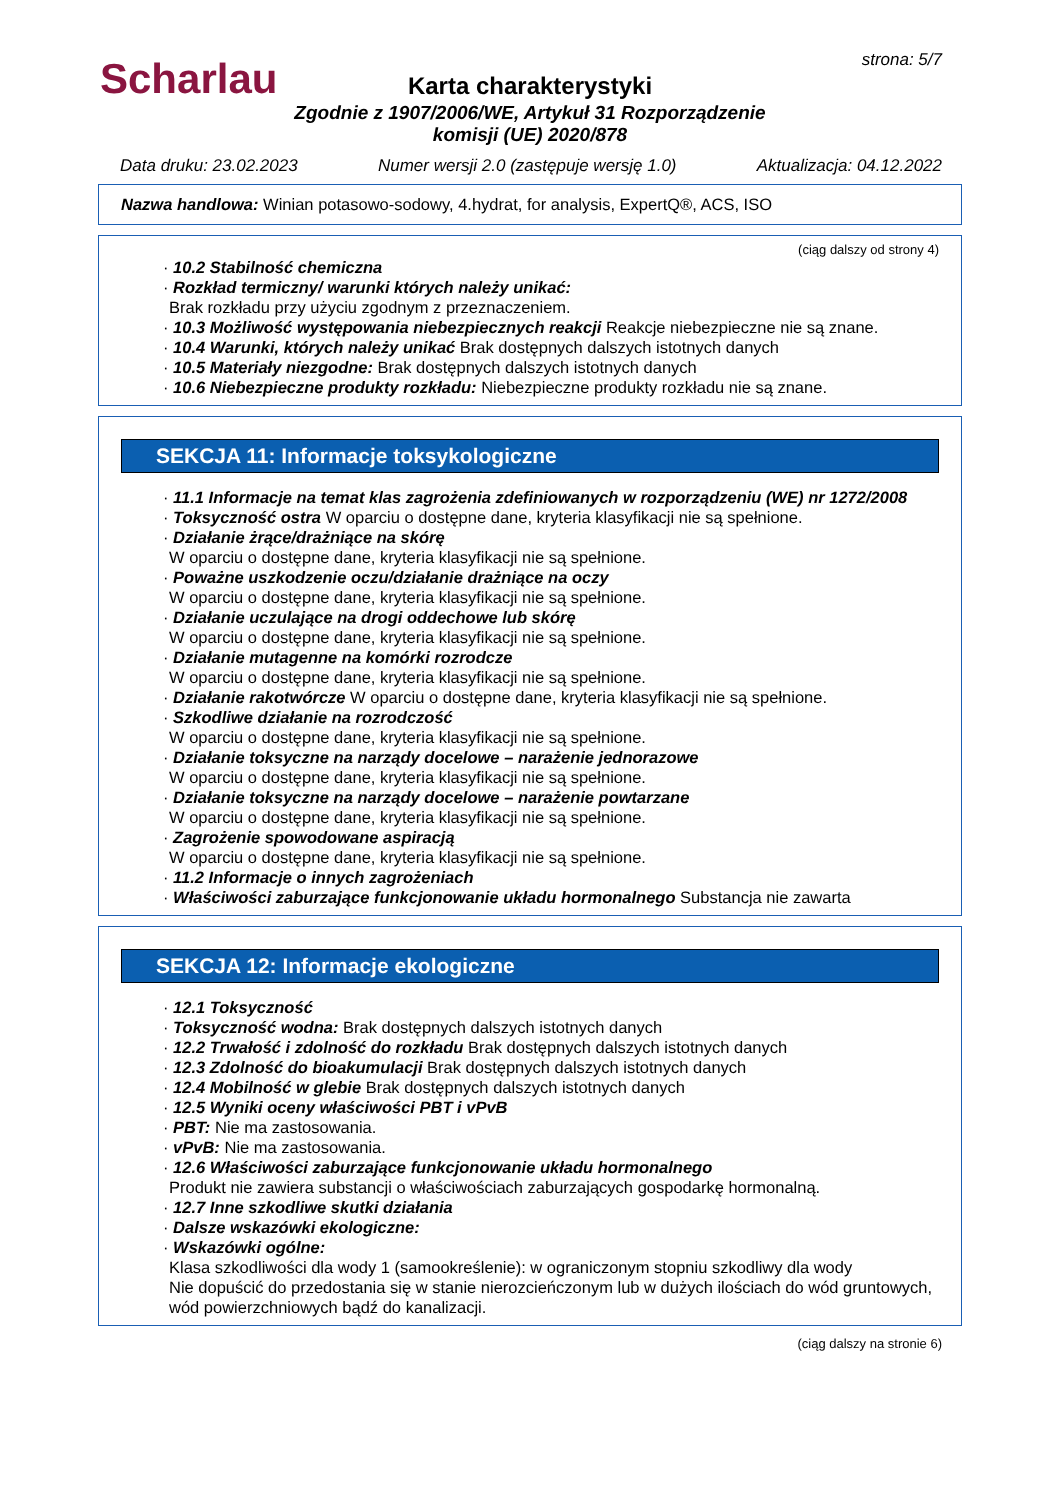Scharlau strona: 5/7
Karta charakterystyki
Zgodnie z 1907/2006/WE, Artykuł 31 Rozporządzenie komisji (UE) 2020/878
Data druku: 23.02.2023 Numer wersji 2.0 (zastępuje wersję 1.0) Aktualizacja: 04.12.2022
Nazwa handlowa: Winian potasowo-sodowy, 4.hydrat, for analysis, ExpertQ®, ACS, ISO
(ciąg dalszy od strony 4)
· 10.2 Stabilność chemiczna
· Rozkład termiczny/ warunki których należy unikać:
Brak rozkładu przy użyciu zgodnym z przeznaczeniem.
· 10.3 Możliwość występowania niebezpiecznych reakcji Reakcje niebezpieczne nie są znane.
· 10.4 Warunki, których należy unikać Brak dostępnych dalszych istotnych danych
· 10.5 Materiały niezgodne: Brak dostępnych dalszych istotnych danych
· 10.6 Niebezpieczne produkty rozkładu: Niebezpieczne produkty rozkładu nie są znane.
SEKCJA 11: Informacje toksykologiczne
· 11.1 Informacje na temat klas zagrożenia zdefiniowanych w rozporządzeniu (WE) nr 1272/2008
· Toksyczność ostra W oparciu o dostępne dane, kryteria klasyfikacji nie są spełnione.
· Działanie żrące/drażniące na skórę
W oparciu o dostępne dane, kryteria klasyfikacji nie są spełnione.
· Poważne uszkodzenie oczu/działanie drażniące na oczy
W oparciu o dostępne dane, kryteria klasyfikacji nie są spełnione.
· Działanie uczulające na drogi oddechowe lub skórę
W oparciu o dostępne dane, kryteria klasyfikacji nie są spełnione.
· Działanie mutagenne na komórki rozrodcze
W oparciu o dostępne dane, kryteria klasyfikacji nie są spełnione.
· Działanie rakotwórcze W oparciu o dostępne dane, kryteria klasyfikacji nie są spełnione.
· Szkodliwe działanie na rozrodczość
W oparciu o dostępne dane, kryteria klasyfikacji nie są spełnione.
· Działanie toksyczne na narządy docelowe – narażenie jednorazowe
W oparciu o dostępne dane, kryteria klasyfikacji nie są spełnione.
· Działanie toksyczne na narządy docelowe – narażenie powtarzane
W oparciu o dostępne dane, kryteria klasyfikacji nie są spełnione.
· Zagrożenie spowodowane aspiracją
W oparciu o dostępne dane, kryteria klasyfikacji nie są spełnione.
· 11.2 Informacje o innych zagrożeniach
· Właściwości zaburzające funkcjonowanie układu hormonalnego Substancja nie zawarta
SEKCJA 12: Informacje ekologiczne
· 12.1 Toksyczność
· Toksyczność wodna: Brak dostępnych dalszych istotnych danych
· 12.2 Trwałość i zdolność do rozkładu Brak dostępnych dalszych istotnych danych
· 12.3 Zdolność do bioakumulacji Brak dostępnych dalszych istotnych danych
· 12.4 Mobilność w glebie Brak dostępnych dalszych istotnych danych
· 12.5 Wyniki oceny właściwości PBT i vPvB
· PBT: Nie ma zastosowania.
· vPvB: Nie ma zastosowania.
· 12.6 Właściwości zaburzające funkcjonowanie układu hormonalnego
Produkt nie zawiera substancji o właściwościach zaburzających gospodarkę hormonalną.
· 12.7 Inne szkodliwe skutki działania
· Dalsze wskazówki ekologiczne:
· Wskazówki ogólne:
Klasa szkodliwości dla wody 1 (samookreślenie): w ograniczonym stopniu szkodliwy dla wody
Nie dopuścić do przedostania się w stanie nierozcieńczonym lub w dużych ilościach do wód gruntowych, wód powierzchniowych bądź do kanalizacji.
(ciąg dalszy na stronie 6)